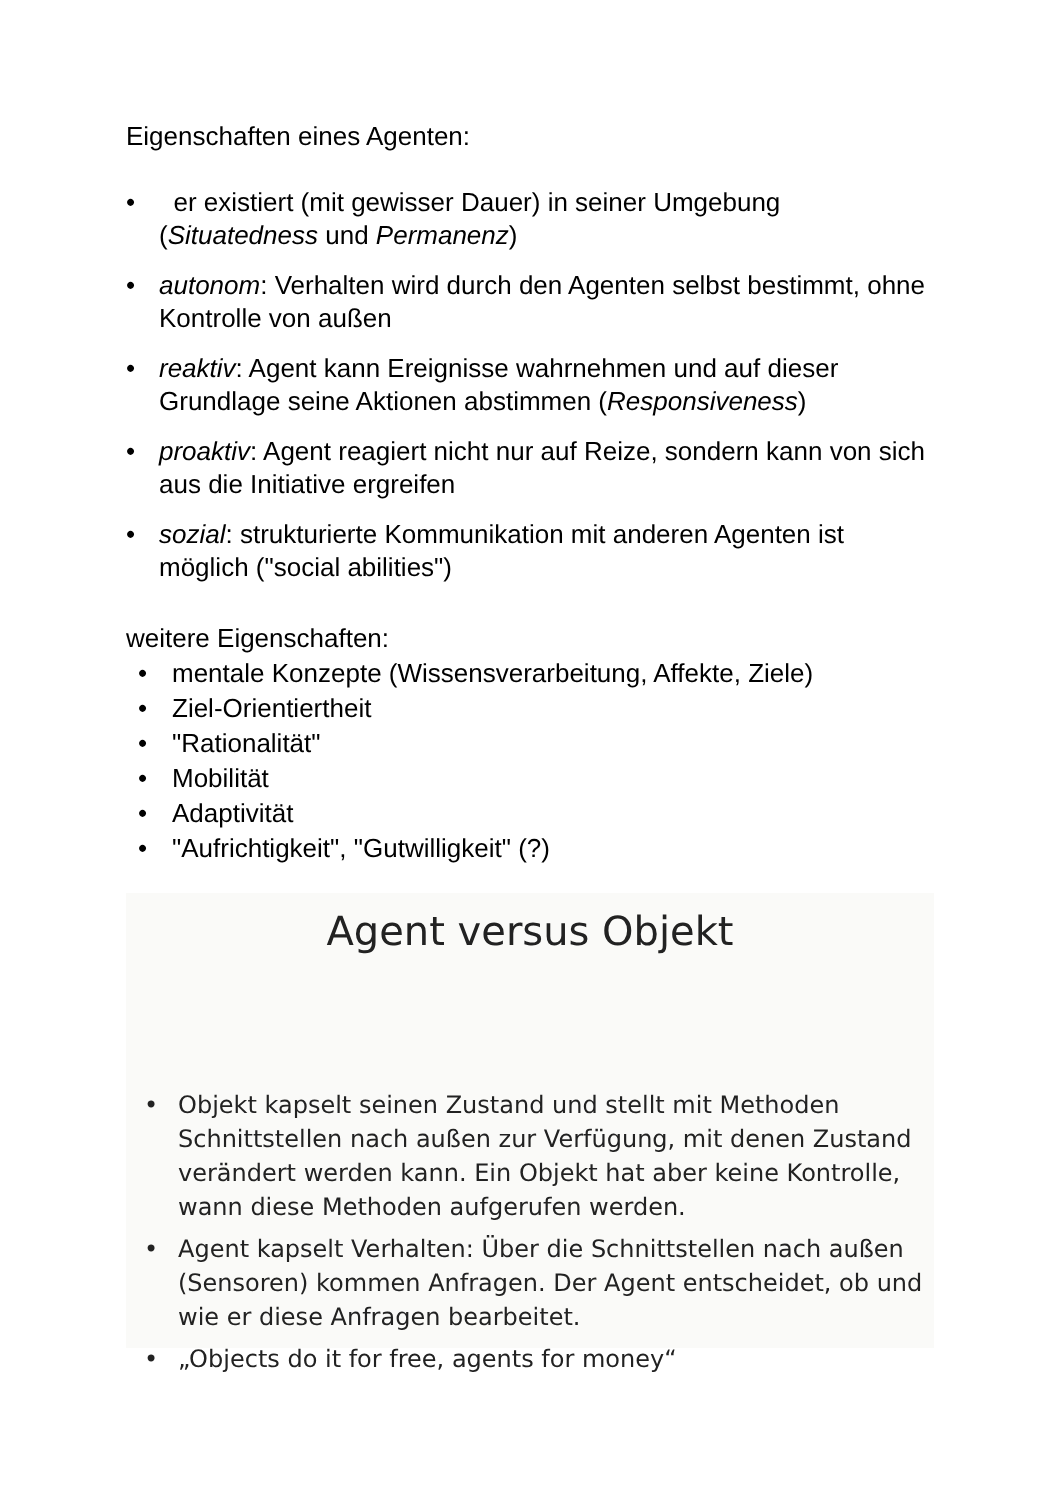Eigenschaften eines Agenten:
• er existiert (mit gewisser Dauer) in seiner Umgebung (Situatedness und Permanenz)
• autonom: Verhalten wird durch den Agenten selbst bestimmt, ohne Kontrolle von außen
• reaktiv: Agent kann Ereignisse wahrnehmen und auf dieser Grundlage seine Aktionen abstimmen (Responsiveness)
• proaktiv: Agent reagiert nicht nur auf Reize, sondern kann von sich aus die Initiative ergreifen
• sozial: strukturierte Kommunikation mit anderen Agenten ist möglich ("social abilities")
weitere Eigenschaften:
• mentale Konzepte (Wissensverarbeitung, Affekte, Ziele)
• Ziel-Orientiertheit
• "Rationalität"
• Mobilität
• Adaptivität
• "Aufrichtigkeit", "Gutwilligkeit" (?)
Agent versus Objekt
• Objekt kapselt seinen Zustand und stellt mit Methoden Schnittstellen nach außen zur Verfügung, mit denen Zustand verändert werden kann. Ein Objekt hat aber keine Kontrolle, wann diese Methoden aufgerufen werden.
• Agent kapselt Verhalten: Über die Schnittstellen nach außen (Sensoren) kommen Anfragen. Der Agent entscheidet, ob und wie er diese Anfragen bearbeitet.
• „Objects do it for free, agents for money“